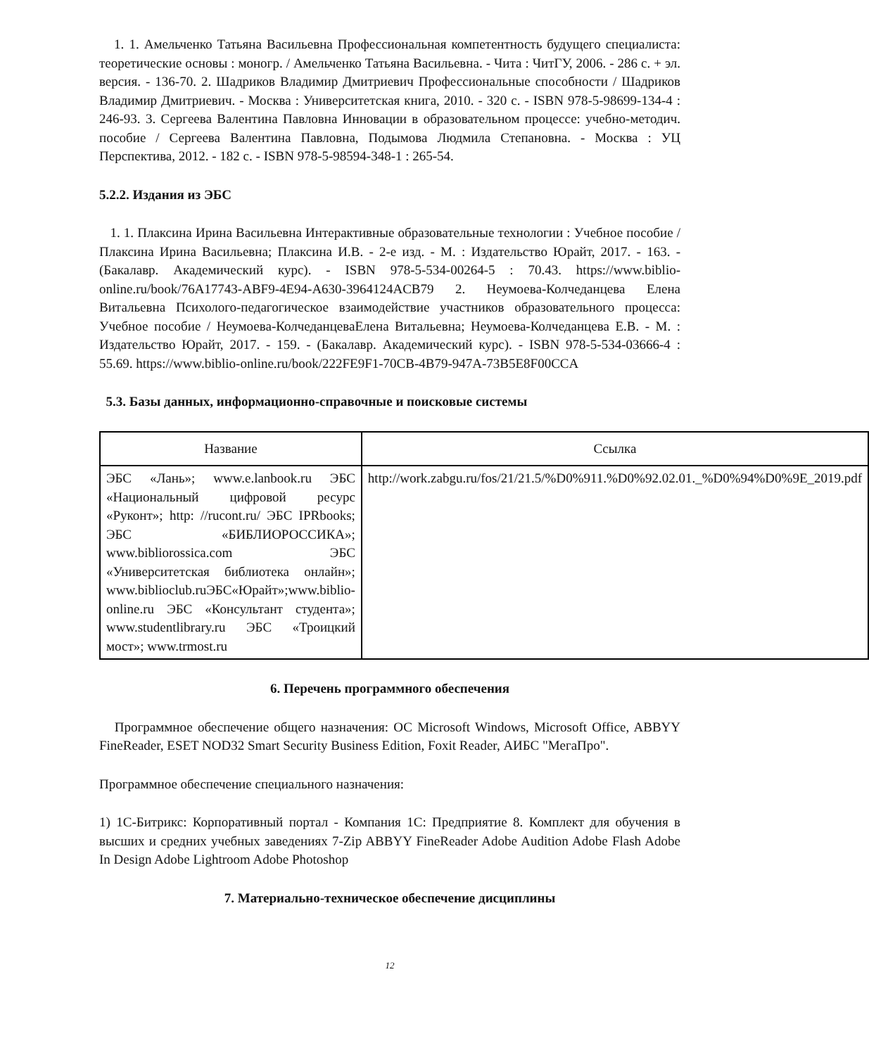1. 1. Амельченко Татьяна Васильевна Профессиональная компетентность будущего специалиста: теоретические основы : моногр. / Амельченко Татьяна Васильевна. - Чита : ЧитГУ, 2006. - 286 с. + эл. версия. - 136-70. 2. Шадриков Владимир Дмитриевич Профессиональные способности / Шадриков Владимир Дмитриевич. - Москва : Университетская книга, 2010. - 320 с. - ISBN 978-5-98699-134-4 : 246-93. 3. Сергеева Валентина Павловна Инновации в образовательном процессе: учебно-методич. пособие / Сергеева Валентина Павловна, Подымова Людмила Степановна. - Москва : УЦ Перспектива, 2012. - 182 с. - ISBN 978-5-98594-348-1 : 265-54.
5.2.2. Издания из ЭБС
1. 1. Плаксина Ирина Васильевна Интерактивные образовательные технологии : Учебное пособие / Плаксина Ирина Васильевна; Плаксина И.В. - 2-е изд. - М. : Издательство Юрайт, 2017. - 163. - (Бакалавр. Академический курс). - ISBN 978-5-534-00264-5 : 70.43. https://www.biblio-online.ru/book/76A17743-ABF9-4E94-A630-3964124ACB79 2. Неумоева-Колчеданцева Елена Витальевна Психолого-педагогическое взаимодействие участников образовательного процесса: Учебное пособие / Неумоева-КолчеданцеваЕлена Витальевна; Неумоева-Колчеданцева Е.В. - М. : Издательство Юрайт, 2017. - 159. - (Бакалавр. Академический курс). - ISBN 978-5-534-03666-4 : 55.69. https://www.biblio-online.ru/book/222FE9F1-70CB-4B79-947A-73B5E8F00CCA
5.3. Базы данных, информационно-справочные и поисковые системы
| Название | Ссылка |
| --- | --- |
| ЭБС «Лань»; www.e.lanbook.ru ЭБС «Национальный цифровой ресурс «Руконт»; http: //rucont.ru/ ЭБС IPRbooks; ЭБС «БИБЛИОРОССИКА»; www.bibliorossica.com ЭБС «Университетская библиотека онлайн»; www.biblioclub.ruЭБС«Юрайт»;www.biblio-online.ru ЭБС «Консультант студента»; www.studentlibrary.ru ЭБС «Троицкий мост»; www.trmost.ru | http://work.zabgu.ru/fos/21/21.5/%D0%911.%D0%92.02.01._%D0%94%D0%9E_2019.pdf |
6. Перечень программного обеспечения
Программное обеспечение общего назначения: ОС Microsoft Windows, Microsoft Office, ABBYY FineReader, ESET NOD32 Smart Security Business Edition, Foxit Reader, АИБС "МегаПро".
Программное обеспечение специального назначения:
1) 1С-Битрикс: Корпоративный портал - Компания 1С: Предприятие 8. Комплект для обучения в высших и средних учебных заведениях 7-Zip ABBYY FineReader Adobe Audition Adobe Flash Adobe In Design Adobe Lightroom Adobe Photoshop
7. Материально-техническое обеспечение дисциплины
12